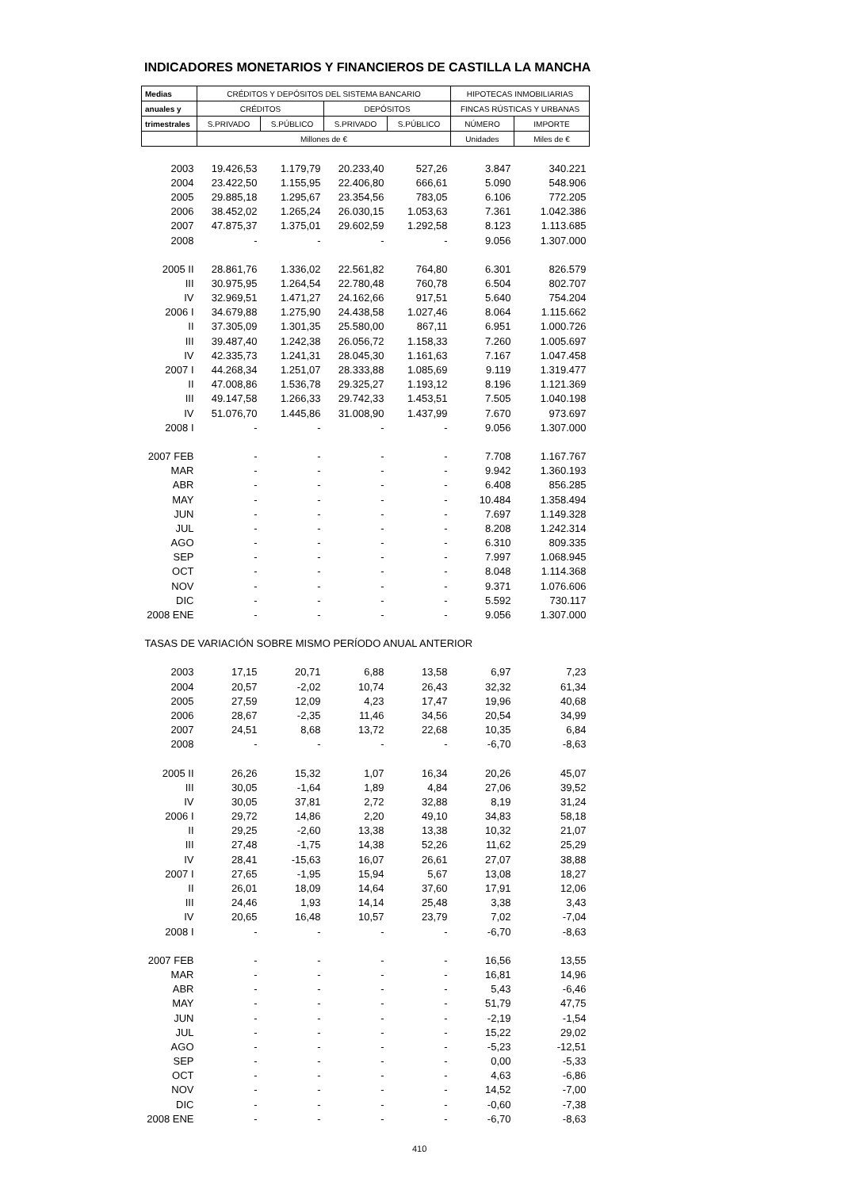INDICADORES MONETARIOS Y FINANCIEROS DE CASTILLA LA MANCHA
| Medias | CRÉDITOS Y DEPÓSITOS DEL SISTEMA BANCARIO | | | | HIPOTECAS INMOBILIARIAS | |
| --- | --- | --- | --- | --- | --- | --- |
| anuales y | CRÉDITOS | | DEPÓSITOS | | FINCAS RÚSTICAS Y URBANAS | |
| trimestrales | S.PRIVADO | S.PÚBLICO | S.PRIVADO | S.PÚBLICO | NÚMERO | IMPORTE |
| | Millones de € | | | | Unidades | Miles de € |
| 2003 | 19.426,53 | 1.179,79 | 20.233,40 | 527,26 | 3.847 | 340.221 |
| 2004 | 23.422,50 | 1.155,95 | 22.406,80 | 666,61 | 5.090 | 548.906 |
| 2005 | 29.885,18 | 1.295,67 | 23.354,56 | 783,05 | 6.106 | 772.205 |
| 2006 | 38.452,02 | 1.265,24 | 26.030,15 | 1.053,63 | 7.361 | 1.042.386 |
| 2007 | 47.875,37 | 1.375,01 | 29.602,59 | 1.292,58 | 8.123 | 1.113.685 |
| 2008 | - | - | - | - | 9.056 | 1.307.000 |
| 2005 II | 28.861,76 | 1.336,02 | 22.561,82 | 764,80 | 6.301 | 826.579 |
| III | 30.975,95 | 1.264,54 | 22.780,48 | 760,78 | 6.504 | 802.707 |
| IV | 32.969,51 | 1.471,27 | 24.162,66 | 917,51 | 5.640 | 754.204 |
| 2006 I | 34.679,88 | 1.275,90 | 24.438,58 | 1.027,46 | 8.064 | 1.115.662 |
| II | 37.305,09 | 1.301,35 | 25.580,00 | 867,11 | 6.951 | 1.000.726 |
| III | 39.487,40 | 1.242,38 | 26.056,72 | 1.158,33 | 7.260 | 1.005.697 |
| IV | 42.335,73 | 1.241,31 | 28.045,30 | 1.161,63 | 7.167 | 1.047.458 |
| 2007 I | 44.268,34 | 1.251,07 | 28.333,88 | 1.085,69 | 9.119 | 1.319.477 |
| II | 47.008,86 | 1.536,78 | 29.325,27 | 1.193,12 | 8.196 | 1.121.369 |
| III | 49.147,58 | 1.266,33 | 29.742,33 | 1.453,51 | 7.505 | 1.040.198 |
| IV | 51.076,70 | 1.445,86 | 31.008,90 | 1.437,99 | 7.670 | 973.697 |
| 2008 I | - | - | - | - | 9.056 | 1.307.000 |
| 2007 FEB | - | - | - | - | 7.708 | 1.167.767 |
| MAR | - | - | - | - | 9.942 | 1.360.193 |
| ABR | - | - | - | - | 6.408 | 856.285 |
| MAY | - | - | - | - | 10.484 | 1.358.494 |
| JUN | - | - | - | - | 7.697 | 1.149.328 |
| JUL | - | - | - | - | 8.208 | 1.242.314 |
| AGO | - | - | - | - | 6.310 | 809.335 |
| SEP | - | - | - | - | 7.997 | 1.068.945 |
| OCT | - | - | - | - | 8.048 | 1.114.368 |
| NOV | - | - | - | - | 9.371 | 1.076.606 |
| DIC | - | - | - | - | 5.592 | 730.117 |
| 2008 ENE | - | - | - | - | 9.056 | 1.307.000 |
| TASAS DE VARIACIÓN SOBRE MISMO PERÍODO ANUAL ANTERIOR | | | | | | |
| 2003 | 17,15 | 20,71 | 6,88 | 13,58 | 6,97 | 7,23 |
| 2004 | 20,57 | -2,02 | 10,74 | 26,43 | 32,32 | 61,34 |
| 2005 | 27,59 | 12,09 | 4,23 | 17,47 | 19,96 | 40,68 |
| 2006 | 28,67 | -2,35 | 11,46 | 34,56 | 20,54 | 34,99 |
| 2007 | 24,51 | 8,68 | 13,72 | 22,68 | 10,35 | 6,84 |
| 2008 | - | - | - | - | -6,70 | -8,63 |
| 2005 II | 26,26 | 15,32 | 1,07 | 16,34 | 20,26 | 45,07 |
| III | 30,05 | -1,64 | 1,89 | 4,84 | 27,06 | 39,52 |
| IV | 30,05 | 37,81 | 2,72 | 32,88 | 8,19 | 31,24 |
| 2006 I | 29,72 | 14,86 | 2,20 | 49,10 | 34,83 | 58,18 |
| II | 29,25 | -2,60 | 13,38 | 13,38 | 10,32 | 21,07 |
| III | 27,48 | -1,75 | 14,38 | 52,26 | 11,62 | 25,29 |
| IV | 28,41 | -15,63 | 16,07 | 26,61 | 27,07 | 38,88 |
| 2007 I | 27,65 | -1,95 | 15,94 | 5,67 | 13,08 | 18,27 |
| II | 26,01 | 18,09 | 14,64 | 37,60 | 17,91 | 12,06 |
| III | 24,46 | 1,93 | 14,14 | 25,48 | 3,38 | 3,43 |
| IV | 20,65 | 16,48 | 10,57 | 23,79 | 7,02 | -7,04 |
| 2008 I | - | - | - | - | -6,70 | -8,63 |
| 2007 FEB | - | - | - | - | 16,56 | 13,55 |
| MAR | - | - | - | - | 16,81 | 14,96 |
| ABR | - | - | - | - | 5,43 | -6,46 |
| MAY | - | - | - | - | 51,79 | 47,75 |
| JUN | - | - | - | - | -2,19 | -1,54 |
| JUL | - | - | - | - | 15,22 | 29,02 |
| AGO | - | - | - | - | -5,23 | -12,51 |
| SEP | - | - | - | - | 0,00 | -5,33 |
| OCT | - | - | - | - | 4,63 | -6,86 |
| NOV | - | - | - | - | 14,52 | -7,00 |
| DIC | - | - | - | - | -0,60 | -7,38 |
| 2008 ENE | - | - | - | - | -6,70 | -8,63 |
410